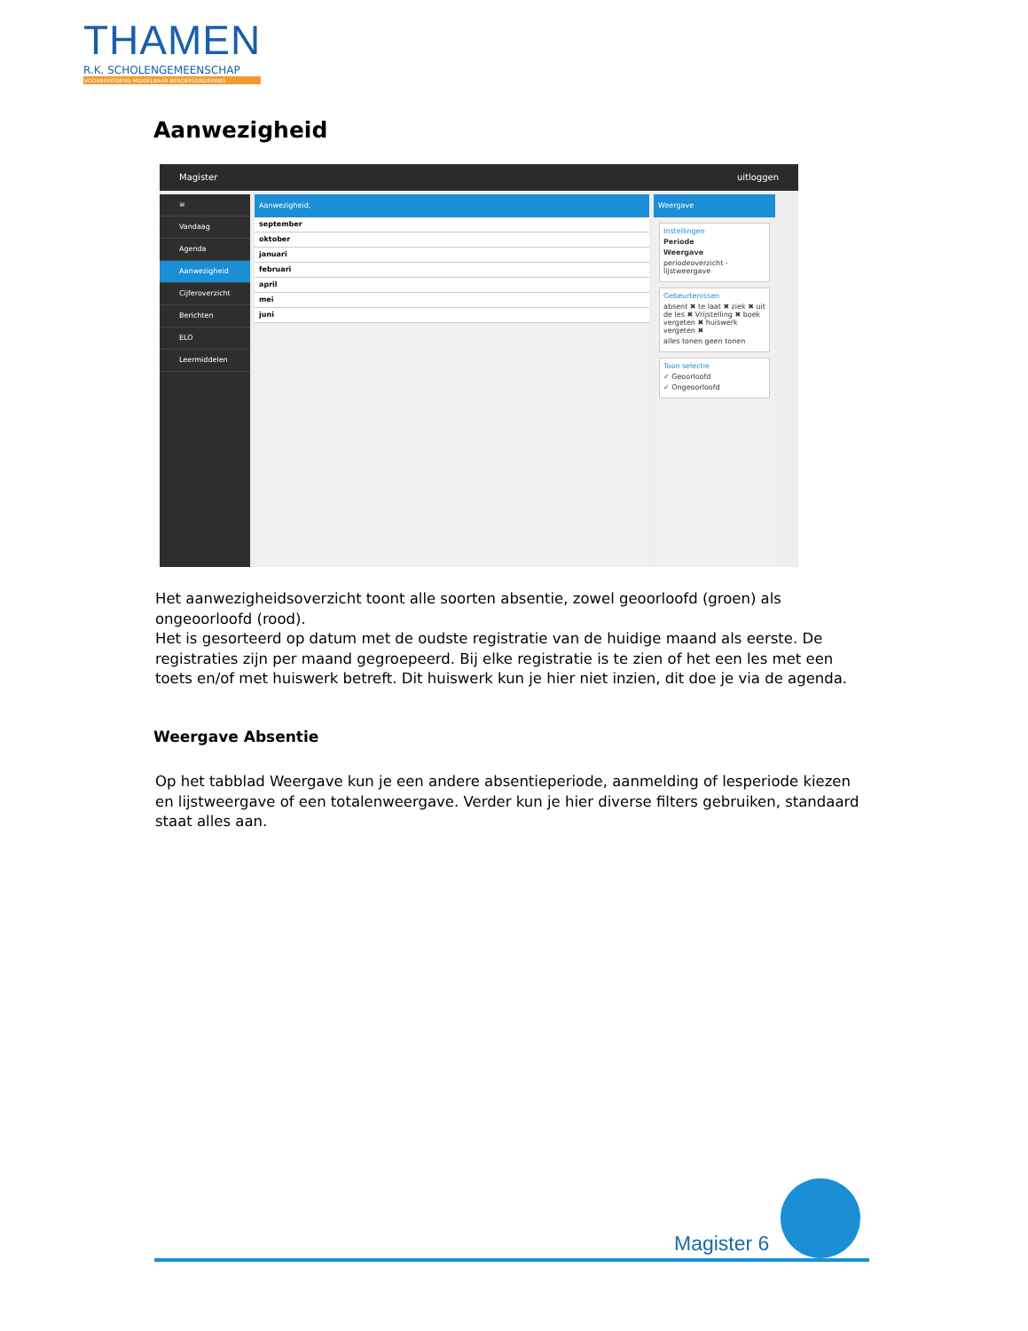THAMEN
R.K. SCHOLENGEMEENSCHAP
VOORBEREIDEND MIDDELBAAR BEROEPSONDERWIJS
Aanwezigheid
Magister uitloggen
≡
Vandaag
Agenda
Aanwezigheid
Cijferoverzicht
Berichten
ELO
Leermiddelen
Aanwezigheid,
september
oktober
januari
februari
april
mei
juni
Weergave
Instellingen
Periode
Weergave
periodeoverzicht - lijstweergave
Gebeurtenissen
absent ✖ te laat ✖ ziek ✖ uit de les ✖ Vrijstelling ✖ boek vergeten ✖ huiswerk vergeten ✖
alles tonen geen tonen
Toon selectie
✓ Geoorloofd
✓ Ongeoorloofd
Het aanwezigheidsoverzicht toont alle soorten absentie, zowel geoorloofd (groen) als ongeoorloofd (rood).
Het is gesorteerd op datum met de oudste registratie van de huidige maand als eerste. De registraties zijn per maand gegroepeerd. Bij elke registratie is te zien of het een les met een toets en/of met huiswerk betreft. Dit huiswerk kun je hier niet inzien, dit doe je via de agenda.
Weergave Absentie
Op het tabblad Weergave kun je een andere absentieperiode, aanmelding of lesperiode kiezen en lijstweergave of een totalenweergave. Verder kun je hier diverse filters gebruiken, standaard staat alles aan.
Magister 6